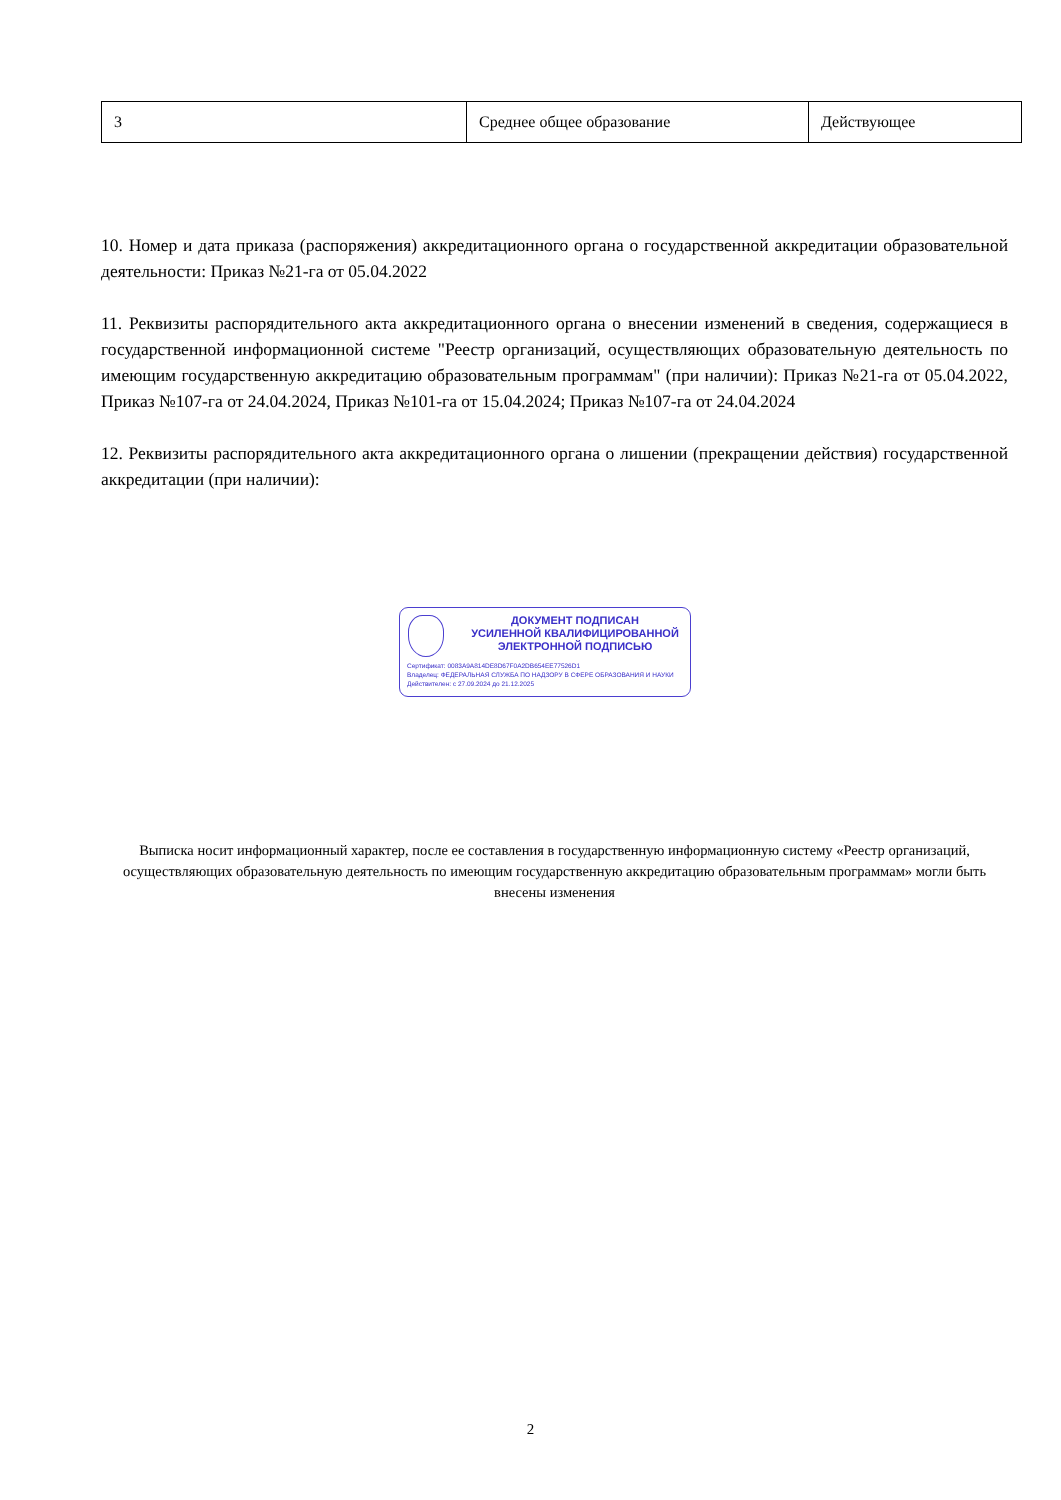| 3 | Среднее общее образование | Действующее |
10. Номер и дата приказа (распоряжения) аккредитационного органа о государственной аккредитации образовательной деятельности: Приказ №21-га от 05.04.2022
11. Реквизиты распорядительного акта аккредитационного органа о внесении изменений в сведения, содержащиеся в государственной информационной системе "Реестр организаций, осуществляющих образовательную деятельность по имеющим государственную аккредитацию образовательным программам" (при наличии): Приказ №21-га от 05.04.2022, Приказ №107-га от 24.04.2024, Приказ №101-га от 15.04.2024; Приказ №107-га от 24.04.2024
12. Реквизиты распорядительного акта аккредитационного органа о лишении (прекращении действия) государственной аккредитации (при наличии):
ДОКУМЕНТ ПОДПИСАН
УСИЛЕННОЙ КВАЛИФИЦИРОВАННОЙ
ЭЛЕКТРОННОЙ ПОДПИСЬЮ
Сертификат: 0083A9A814DE8D67F0A2DB654EE77526D1
Владелец: ФЕДЕРАЛЬНАЯ СЛУЖБА ПО НАДЗОРУ В СФЕРЕ ОБРАЗОВАНИЯ И НАУКИ
Действителен: с 27.09.2024 до 21.12.2025
Выписка носит информационный характер, после ее составления в государственную информационную систему «Реестр организаций, осуществляющих образовательную деятельность по имеющим государственную аккредитацию образовательным программам» могли быть внесены изменения
2